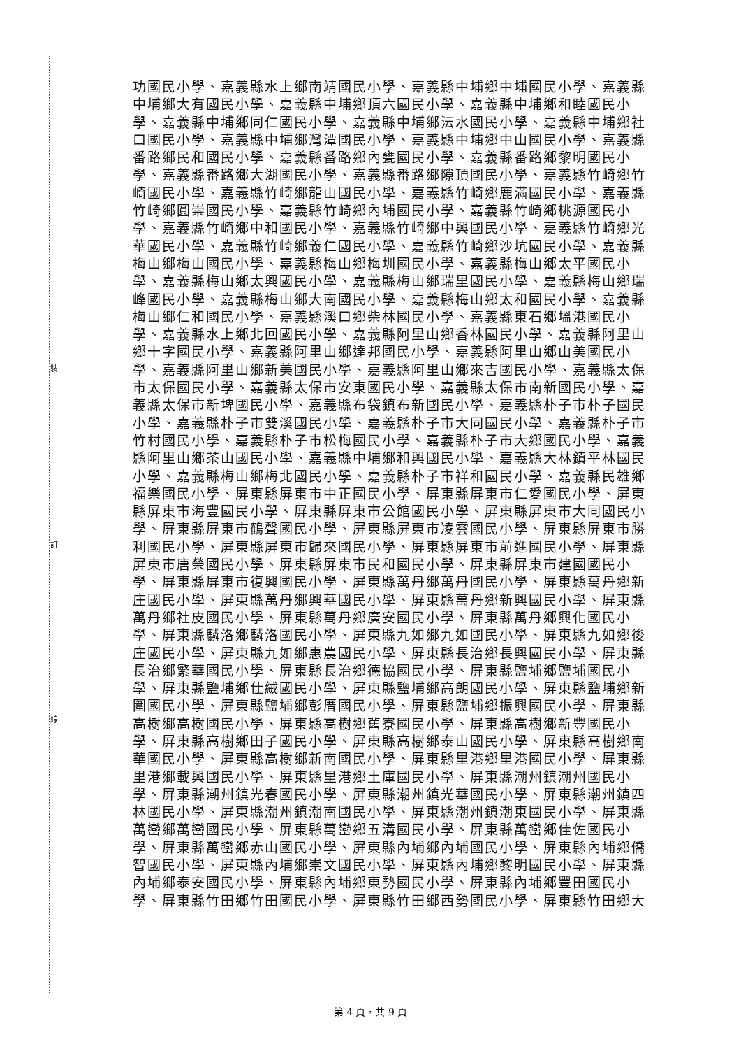裝
訂
線
功國民小學、嘉義縣水上鄉南靖國民小學、嘉義縣中埔鄉中埔國民小學、嘉義縣
中埔鄉大有國民小學、嘉義縣中埔鄉頂六國民小學、嘉義縣中埔鄉和睦國民小
學、嘉義縣中埔鄉同仁國民小學、嘉義縣中埔鄉沄水國民小學、嘉義縣中埔鄉社
口國民小學、嘉義縣中埔鄉灣潭國民小學、嘉義縣中埔鄉中山國民小學、嘉義縣
番路鄉民和國民小學、嘉義縣番路鄉內甕國民小學、嘉義縣番路鄉黎明國民小
學、嘉義縣番路鄉大湖國民小學、嘉義縣番路鄉隙頂國民小學、嘉義縣竹崎鄉竹
崎國民小學、嘉義縣竹崎鄉龍山國民小學、嘉義縣竹崎鄉鹿滿國民小學、嘉義縣
竹崎鄉圓崇國民小學、嘉義縣竹崎鄉內埔國民小學、嘉義縣竹崎鄉桃源國民小
學、嘉義縣竹崎鄉中和國民小學、嘉義縣竹崎鄉中興國民小學、嘉義縣竹崎鄉光
華國民小學、嘉義縣竹崎鄉義仁國民小學、嘉義縣竹崎鄉沙坑國民小學、嘉義縣
梅山鄉梅山國民小學、嘉義縣梅山鄉梅圳國民小學、嘉義縣梅山鄉太平國民小
學、嘉義縣梅山鄉太興國民小學、嘉義縣梅山鄉瑞里國民小學、嘉義縣梅山鄉瑞
峰國民小學、嘉義縣梅山鄉大南國民小學、嘉義縣梅山鄉太和國民小學、嘉義縣
梅山鄉仁和國民小學、嘉義縣溪口鄉柴林國民小學、嘉義縣東石鄉塭港國民小
學、嘉義縣水上鄉北回國民小學、嘉義縣阿里山鄉香林國民小學、嘉義縣阿里山
鄉十字國民小學、嘉義縣阿里山鄉達邦國民小學、嘉義縣阿里山鄉山美國民小
學、嘉義縣阿里山鄉新美國民小學、嘉義縣阿里山鄉來吉國民小學、嘉義縣太保
市太保國民小學、嘉義縣太保市安東國民小學、嘉義縣太保市南新國民小學、嘉
義縣太保市新埤國民小學、嘉義縣布袋鎮布新國民小學、嘉義縣朴子市朴子國民
小學、嘉義縣朴子市雙溪國民小學、嘉義縣朴子市大同國民小學、嘉義縣朴子市
竹村國民小學、嘉義縣朴子市松梅國民小學、嘉義縣朴子市大鄉國民小學、嘉義
縣阿里山鄉茶山國民小學、嘉義縣中埔鄉和興國民小學、嘉義縣大林鎮平林國民
小學、嘉義縣梅山鄉梅北國民小學、嘉義縣朴子市祥和國民小學、嘉義縣民雄鄉
福樂國民小學、屏東縣屏東市中正國民小學、屏東縣屏東市仁愛國民小學、屏東
縣屏東市海豐國民小學、屏東縣屏東市公館國民小學、屏東縣屏東市大同國民小
學、屏東縣屏東市鶴聲國民小學、屏東縣屏東市凌雲國民小學、屏東縣屏東市勝
利國民小學、屏東縣屏東市歸來國民小學、屏東縣屏東市前進國民小學、屏東縣
屏東市唐榮國民小學、屏東縣屏東市民和國民小學、屏東縣屏東市建國國民小
學、屏東縣屏東市復興國民小學、屏東縣萬丹鄉萬丹國民小學、屏東縣萬丹鄉新
庄國民小學、屏東縣萬丹鄉興華國民小學、屏東縣萬丹鄉新興國民小學、屏東縣
萬丹鄉社皮國民小學、屏東縣萬丹鄉廣安國民小學、屏東縣萬丹鄉興化國民小
學、屏東縣麟洛鄉麟洛國民小學、屏東縣九如鄉九如國民小學、屏東縣九如鄉後
庄國民小學、屏東縣九如鄉惠農國民小學、屏東縣長治鄉長興國民小學、屏東縣
長治鄉繁華國民小學、屏東縣長治鄉德協國民小學、屏東縣鹽埔鄉鹽埔國民小
學、屏東縣鹽埔鄉仕絨國民小學、屏東縣鹽埔鄉高朗國民小學、屏東縣鹽埔鄉新
圍國民小學、屏東縣鹽埔鄉彭厝國民小學、屏東縣鹽埔鄉振興國民小學、屏東縣
高樹鄉高樹國民小學、屏東縣高樹鄉舊寮國民小學、屏東縣高樹鄉新豐國民小
學、屏東縣高樹鄉田子國民小學、屏東縣高樹鄉泰山國民小學、屏東縣高樹鄉南
華國民小學、屏東縣高樹鄉新南國民小學、屏東縣里港鄉里港國民小學、屏東縣
里港鄉載興國民小學、屏東縣里港鄉土庫國民小學、屏東縣潮州鎮潮州國民小
學、屏東縣潮州鎮光春國民小學、屏東縣潮州鎮光華國民小學、屏東縣潮州鎮四
林國民小學、屏東縣潮州鎮潮南國民小學、屏東縣潮州鎮潮東國民小學、屏東縣
萬巒鄉萬巒國民小學、屏東縣萬巒鄉五溝國民小學、屏東縣萬巒鄉佳佐國民小
學、屏東縣萬巒鄉赤山國民小學、屏東縣內埔鄉內埔國民小學、屏東縣內埔鄉僑
智國民小學、屏東縣內埔鄉崇文國民小學、屏東縣內埔鄉黎明國民小學、屏東縣
內埔鄉泰安國民小學、屏東縣內埔鄉東勢國民小學、屏東縣內埔鄉豐田國民小
學、屏東縣竹田鄉竹田國民小學、屏東縣竹田鄉西勢國民小學、屏東縣竹田鄉大
第 4 頁，共 9 頁